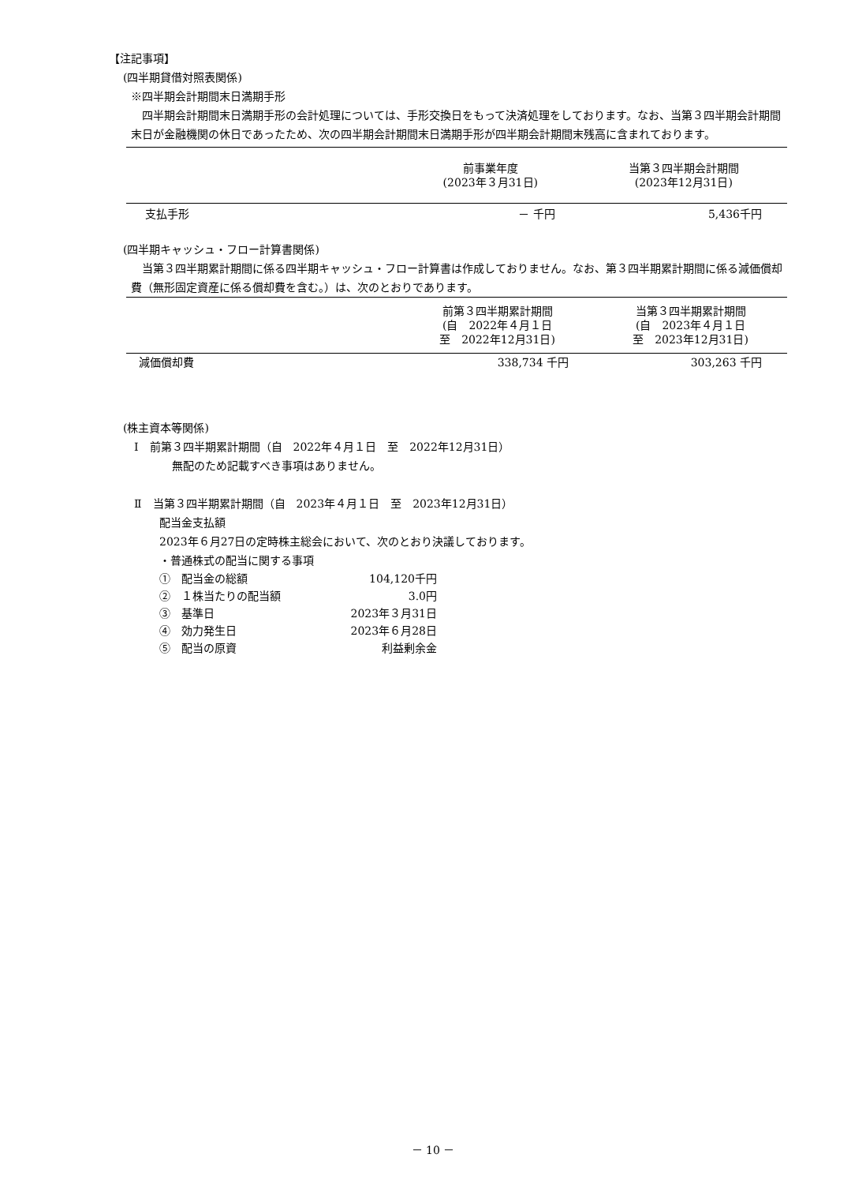【注記事項】
(四半期貸借対照表関係)
※四半期会計期間末日満期手形
四半期会計期間末日満期手形の会計処理については、手形交換日をもって決済処理をしております。なお、当第３四半期会計期間末日が金融機関の休日であったため、次の四半期会計期間末日満期手形が四半期会計期間末残高に含まれております。
| | 前事業年度 (2023年３月31日) | 当第３四半期会計期間 (2023年12月31日) |
| 支払手形 | － 千円 | 5,436千円 |
(四半期キャッシュ・フロー計算書関係)
当第３四半期累計期間に係る四半期キャッシュ・フロー計算書は作成しておりません。なお、第３四半期累計期間に係る減価償却費（無形固定資産に係る償却費を含む。）は、次のとおりであります。
| | 前第３四半期累計期間 (自 2022年４月１日 至 2022年12月31日) | 当第３四半期累計期間 (自 2023年４月１日 至 2023年12月31日) |
| 減価償却費 | 338,734 千円 | 303,263 千円 |
(株主資本等関係)
Ⅰ　前第３四半期累計期間（自　2022年４月１日　至　2022年12月31日）
無配のため記載すべき事項はありません。
Ⅱ　当第３四半期累計期間（自　2023年４月１日　至　2023年12月31日）
配当金支払額
2023年６月27日の定時株主総会において、次のとおり決議しております。
・普通株式の配当に関する事項
| ① 配当金の総額 | 104,120千円 |
| ② １株当たりの配当額 | 3.0円 |
| ③ 基準日 | 2023年３月31日 |
| ④ 効力発生日 | 2023年６月28日 |
| ⑤ 配当の原資 | 利益剰余金 |
－ 10 －